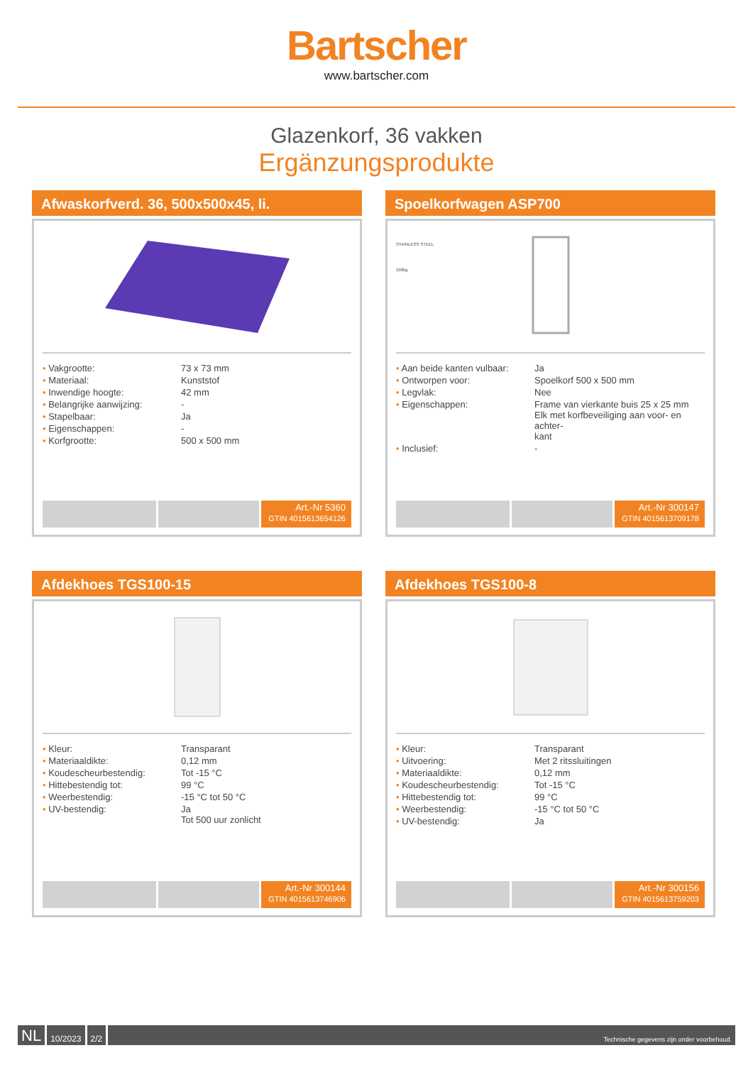Bartscher
www.bartscher.com
Glazenkorf, 36 vakken
Ergänzungsprodukte
Afwaskorfverd. 36, 500x500x45, li.
| • Vakgrootte: | 73 x 73 mm |
| • Materiaal: | Kunststof |
| • Inwendige hoogte: | 42 mm |
| • Belangrijke aanwijzing: | - |
| • Stapelbaar: | Ja |
| • Eigenschappen: | - |
| • Korfgrootte: | 500 x 500 mm |
Art.-Nr 5360
GTIN 4015613654126
Spoelkorfwagen ASP700
STAINLESS STEEL
100kg
| • Aan beide kanten vulbaar: | Ja |
| • Ontworpen voor: | Spoelkorf 500 x 500 mm |
| • Legvlak: | Nee |
| • Eigenschappen: | Frame van vierkante buis 25 x 25 mm Elk met korfbeveiliging aan voor- en achter- kant |
| • Inclusief: | - |
Art.-Nr 300147
GTIN 4015613709178
Afdekhoes TGS100-15
| • Kleur: | Transparant |
| • Materiaaldikte: | 0,12 mm |
| • Koudescheurbestendig: | Tot -15 °C |
| • Hittebestendig tot: | 99 °C |
| • Weerbestendig: | -15 °C tot 50 °C |
| • UV-bestendig: | Ja Tot 500 uur zonlicht |
Art.-Nr 300144
GTIN 4015613746906
Afdekhoes TGS100-8
| • Kleur: | Transparant |
| • Uitvoering: | Met 2 ritssluitingen |
| • Materiaaldikte: | 0,12 mm |
| • Koudescheurbestendig: | Tot -15 °C |
| • Hittebestendig tot: | 99 °C |
| • Weerbestendig: | -15 °C tot 50 °C |
| • UV-bestendig: | Ja |
Art.-Nr 300156
GTIN 4015613759203
NL
10/2023 2/2
Technische gegevens zijn onder voorbehoud.